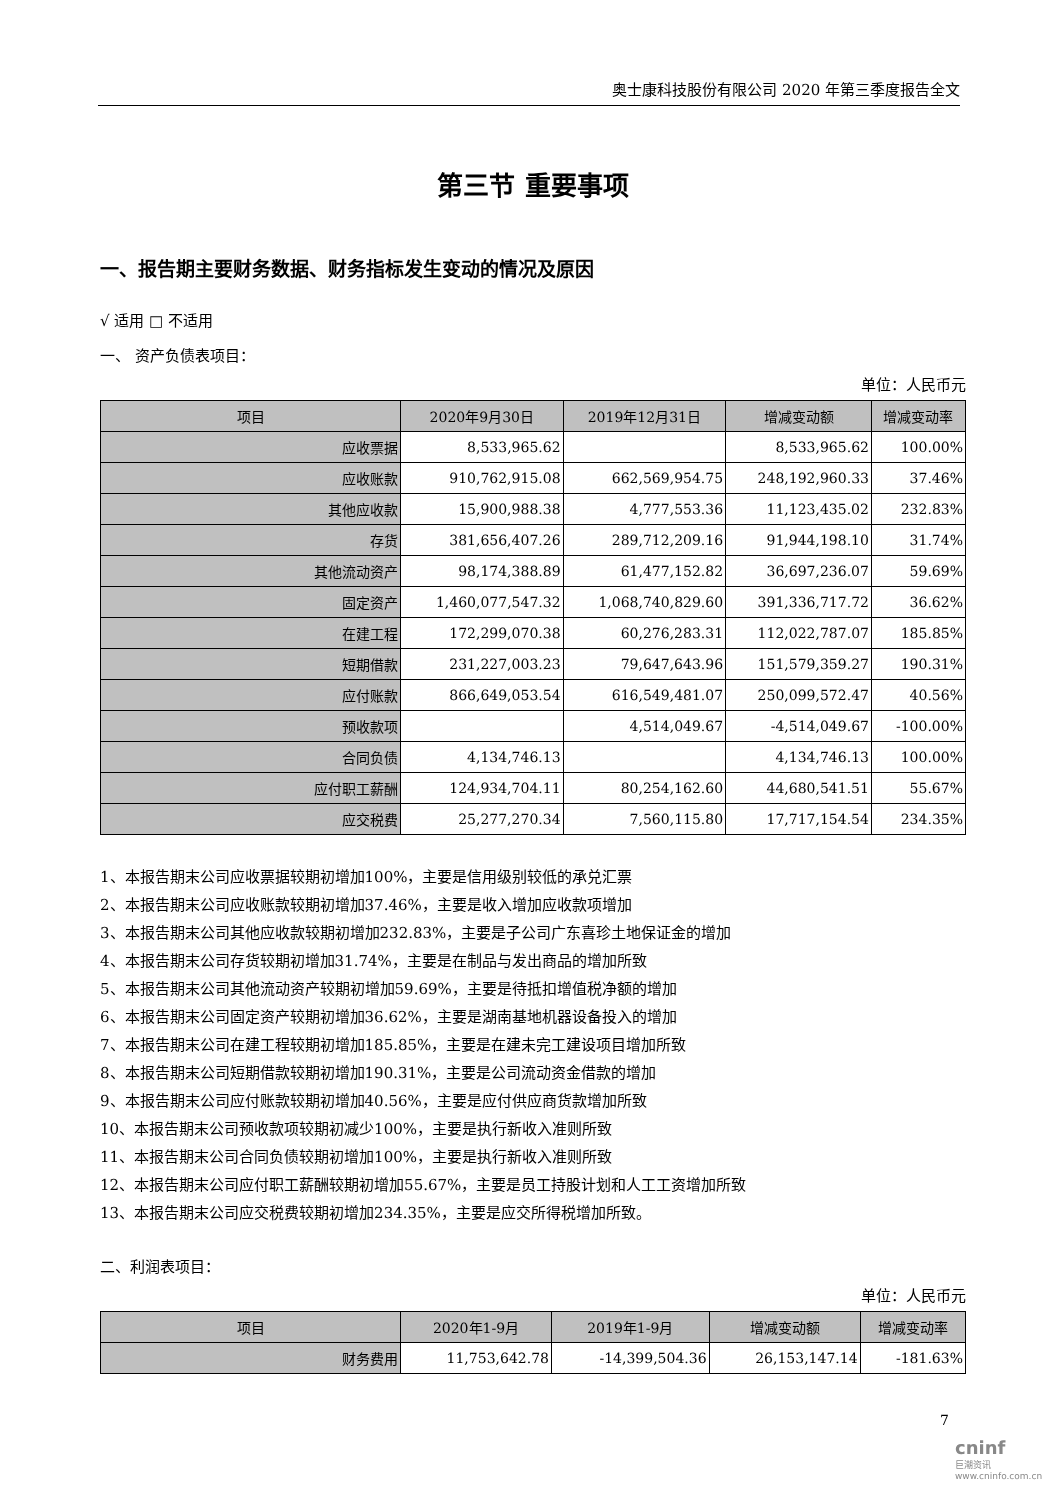奥士康科技股份有限公司 2020 年第三季度报告全文
第三节 重要事项
一、报告期主要财务数据、财务指标发生变动的情况及原因
√ 适用 □ 不适用
一、 资产负债表项目：
单位：人民币元
| 项目 | 2020年9月30日 | 2019年12月31日 | 增减变动额 | 增减变动率 |
| --- | --- | --- | --- | --- |
| 应收票据 | 8,533,965.62 | | 8,533,965.62 | 100.00% |
| 应收账款 | 910,762,915.08 | 662,569,954.75 | 248,192,960.33 | 37.46% |
| 其他应收款 | 15,900,988.38 | 4,777,553.36 | 11,123,435.02 | 232.83% |
| 存货 | 381,656,407.26 | 289,712,209.16 | 91,944,198.10 | 31.74% |
| 其他流动资产 | 98,174,388.89 | 61,477,152.82 | 36,697,236.07 | 59.69% |
| 固定资产 | 1,460,077,547.32 | 1,068,740,829.60 | 391,336,717.72 | 36.62% |
| 在建工程 | 172,299,070.38 | 60,276,283.31 | 112,022,787.07 | 185.85% |
| 短期借款 | 231,227,003.23 | 79,647,643.96 | 151,579,359.27 | 190.31% |
| 应付账款 | 866,649,053.54 | 616,549,481.07 | 250,099,572.47 | 40.56% |
| 预收款项 | | 4,514,049.67 | -4,514,049.67 | -100.00% |
| 合同负债 | 4,134,746.13 | | 4,134,746.13 | 100.00% |
| 应付职工薪酬 | 124,934,704.11 | 80,254,162.60 | 44,680,541.51 | 55.67% |
| 应交税费 | 25,277,270.34 | 7,560,115.80 | 17,717,154.54 | 234.35% |
1、本报告期末公司应收票据较期初增加100%，主要是信用级别较低的承兑汇票
2、本报告期末公司应收账款较期初增加37.46%，主要是收入增加应收款项增加
3、本报告期末公司其他应收款较期初增加232.83%，主要是子公司广东喜珍土地保证金的增加
4、本报告期末公司存货较期初增加31.74%，主要是在制品与发出商品的增加所致
5、本报告期末公司其他流动资产较期初增加59.69%，主要是待抵扣增值税净额的增加
6、本报告期末公司固定资产较期初增加36.62%，主要是湖南基地机器设备投入的增加
7、本报告期末公司在建工程较期初增加185.85%，主要是在建未完工建设项目增加所致
8、本报告期末公司短期借款较期初增加190.31%，主要是公司流动资金借款的增加
9、本报告期末公司应付账款较期初增加40.56%，主要是应付供应商货款增加所致
10、本报告期末公司预收款项较期初减少100%，主要是执行新收入准则所致
11、本报告期末公司合同负债较期初增加100%，主要是执行新收入准则所致
12、本报告期末公司应付职工薪酬较期初增加55.67%，主要是员工持股计划和人工工资增加所致
13、本报告期末公司应交税费较期初增加234.35%，主要是应交所得税增加所致。
二、利润表项目：
单位：人民币元
| 项目 | 2020年1-9月 | 2019年1-9月 | 增减变动额 | 增减变动率 |
| --- | --- | --- | --- | --- |
| 财务费用 | 11,753,642.78 | -14,399,504.36 | 26,153,147.14 | -181.63% |
7
cninf
巨潮资讯 www.cninfo.com.cn